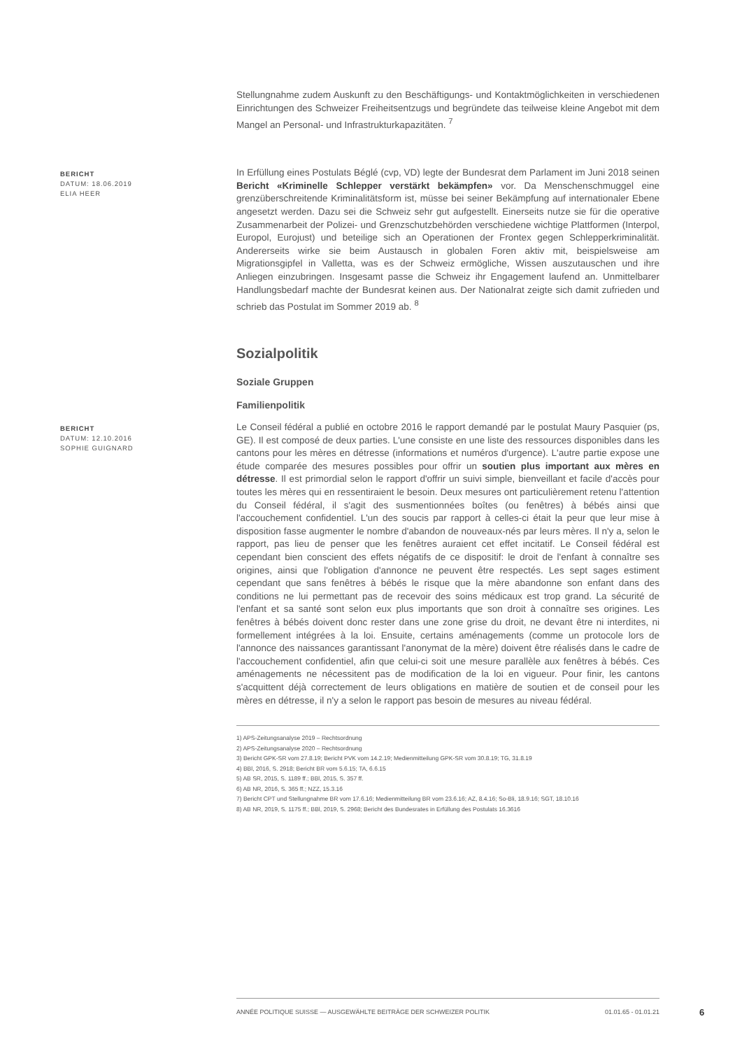Stellungnahme zudem Auskunft zu den Beschäftigungs- und Kontaktmöglichkeiten in verschiedenen Einrichtungen des Schweizer Freiheitsentzugs und begründete das teilweise kleine Angebot mit dem Mangel an Personal- und Infrastrukturkapazitäten. <sup>7</sup>
BERICHT
DATUM: 18.06.2019
ELIA HEER
In Erfüllung eines Postulats Béglé (cvp, VD) legte der Bundesrat dem Parlament im Juni 2018 seinen Bericht «Kriminelle Schlepper verstärkt bekämpfen» vor. Da Menschenschmuggel eine grenzüberschreitende Kriminalitätsform ist, müsse bei seiner Bekämpfung auf internationaler Ebene angesetzt werden. Dazu sei die Schweiz sehr gut aufgestellt. Einerseits nutze sie für die operative Zusammenarbeit der Polizei- und Grenzschutzbehörden verschiedene wichtige Plattformen (Interpol, Europol, Eurojust) und beteilige sich an Operationen der Frontex gegen Schlepperkriminalität. Andererseits wirke sie beim Austausch in globalen Foren aktiv mit, beispielsweise am Migrationsgipfel in Valletta, was es der Schweiz ermögliche, Wissen auszutauschen und ihre Anliegen einzubringen. Insgesamt passe die Schweiz ihr Engagement laufend an. Unmittelbarer Handlungsbedarf machte der Bundesrat keinen aus. Der Nationalrat zeigte sich damit zufrieden und schrieb das Postulat im Sommer 2019 ab. <sup>8</sup>
Sozialpolitik
Soziale Gruppen
Familienpolitik
BERICHT
DATUM: 12.10.2016
SOPHIE GUIGNARD
Le Conseil fédéral a publié en octobre 2016 le rapport demandé par le postulat Maury Pasquier (ps, GE). Il est composé de deux parties. L'une consiste en une liste des ressources disponibles dans les cantons pour les mères en détresse (informations et numéros d'urgence). L'autre partie expose une étude comparée des mesures possibles pour offrir un soutien plus important aux mères en détresse. Il est primordial selon le rapport d'offrir un suivi simple, bienveillant et facile d'accès pour toutes les mères qui en ressentiraient le besoin. Deux mesures ont particulièrement retenu l'attention du Conseil fédéral, il s'agit des susmentionnées boîtes (ou fenêtres) à bébés ainsi que l'accouchement confidentiel. L'un des soucis par rapport à celles-ci était la peur que leur mise à disposition fasse augmenter le nombre d'abandon de nouveaux-nés par leurs mères. Il n'y a, selon le rapport, pas lieu de penser que les fenêtres auraient cet effet incitatif. Le Conseil fédéral est cependant bien conscient des effets négatifs de ce dispositif: le droit de l'enfant à connaître ses origines, ainsi que l'obligation d'annonce ne peuvent être respectés. Les sept sages estiment cependant que sans fenêtres à bébés le risque que la mère abandonne son enfant dans des conditions ne lui permettant pas de recevoir des soins médicaux est trop grand. La sécurité de l'enfant et sa santé sont selon eux plus importants que son droit à connaître ses origines. Les fenêtres à bébés doivent donc rester dans une zone grise du droit, ne devant être ni interdites, ni formellement intégrées à la loi. Ensuite, certains aménagements (comme un protocole lors de l'annonce des naissances garantissant l'anonymat de la mère) doivent être réalisés dans le cadre de l'accouchement confidentiel, afin que celui-ci soit une mesure parallèle aux fenêtres à bébés. Ces aménagements ne nécessitent pas de modification de la loi en vigueur. Pour finir, les cantons s'acquittent déjà correctement de leurs obligations en matière de soutien et de conseil pour les mères en détresse, il n'y a selon le rapport pas besoin de mesures au niveau fédéral.
1) APS-Zeitungsanalyse 2019 – Rechtsordnung
2) APS-Zeitungsanalyse 2020 – Rechtsordnung
3) Bericht GPK-SR vom 27.8.19; Bericht PVK vom 14.2.19; Medienmitteilung GPK-SR vom 30.8.19; TG, 31.8.19
4) BBl, 2016, S. 2918; Bericht BR vom 5.6.15; TA, 6.6.15
5) AB SR, 2015, S. 1189 ff.; BBl, 2015, S. 357 ff.
6) AB NR, 2016, S. 365 ff.; NZZ, 15.3.16
7) Bericht CPT und Stellungnahme BR vom 17.6.16; Medienmitteilung BR vom 23.6.16; AZ, 8.4.16; So-Bli, 18.9.16; SGT, 18.10.16
8) AB NR, 2019, S. 1175 ff.; BBl, 2019, S. 2968; Bericht des Bundesrates in Erfüllung des Postulats 16.3616
ANNÉE POLITIQUE SUISSE — AUSGEWÄHLTE BEITRÄGE DER SCHWEIZER POLITIK 01.01.65 - 01.01.21
6